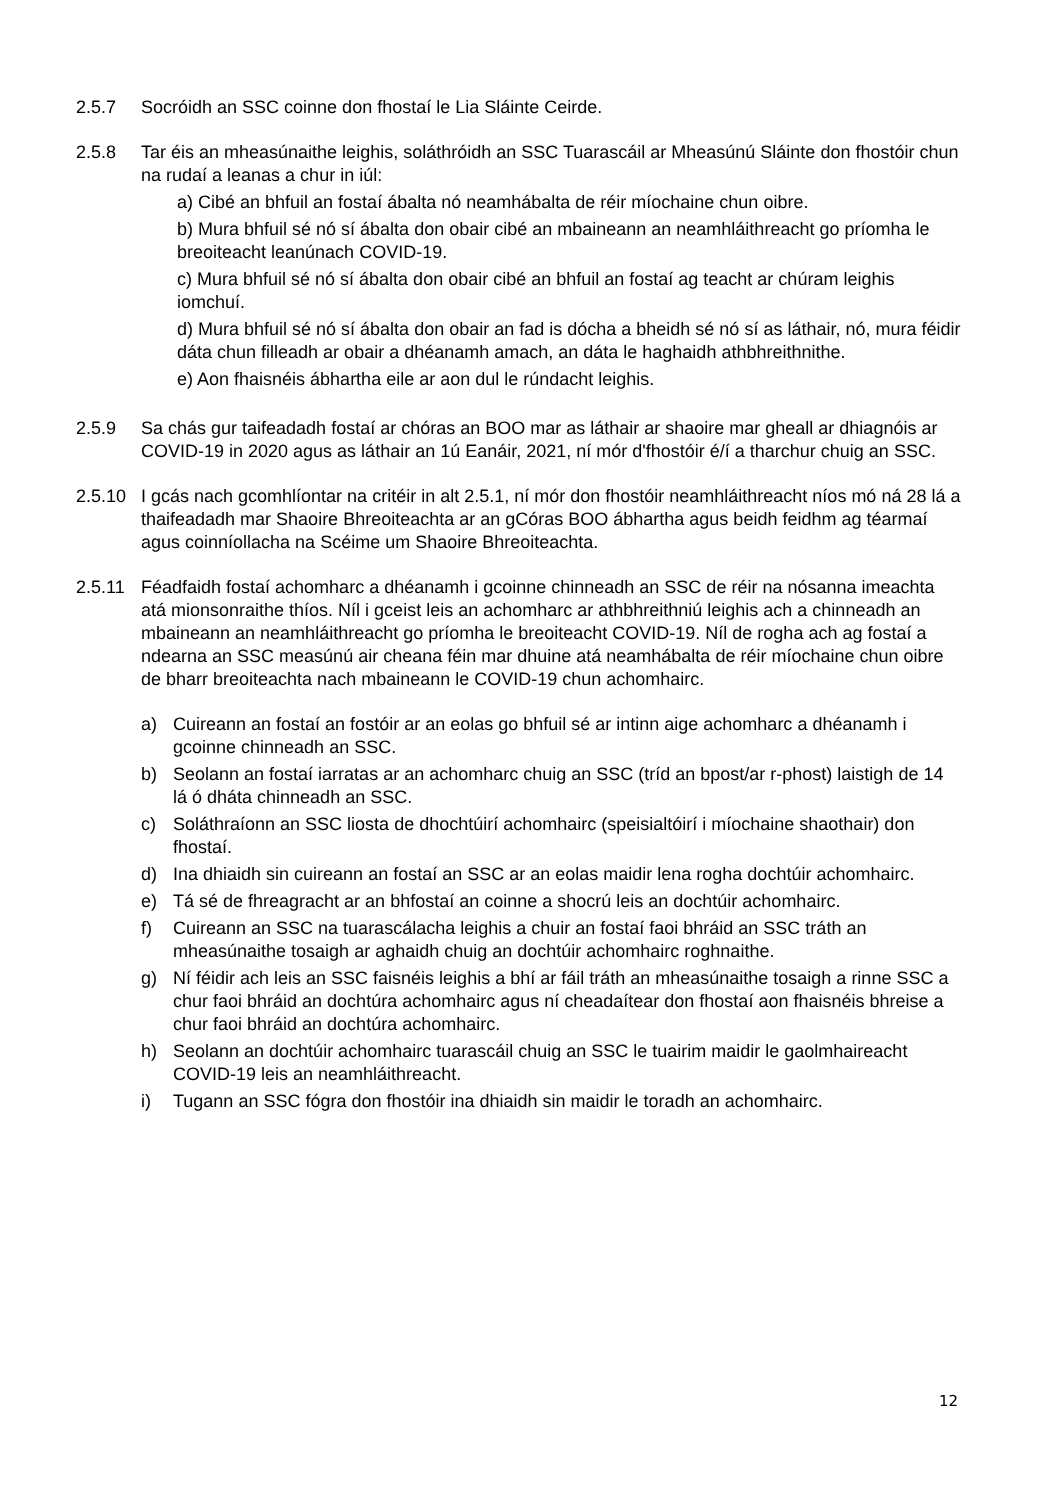2.5.7 Socróidh an SSC coinne don fhostaí le Lia Sláinte Ceirde.
2.5.8 Tar éis an mheasúnaithe leighis, soláthróidh an SSC Tuarascáil ar Mheasúnú Sláinte don fhostóir chun na rudaí a leanas a chur in iúl:
a) Cibé an bhfuil an fostaí ábalta nó neamhábalta de réir míochaine chun oibre.
b) Mura bhfuil sé nó sí ábalta don obair cibé an mbaineann an neamhláithreacht go príomha le breoiteacht leanúnach COVID-19.
c) Mura bhfuil sé nó sí ábalta don obair cibé an bhfuil an fostaí ag teacht ar chúram leighis iomchuí.
d) Mura bhfuil sé nó sí ábalta don obair an fad is dócha a bheidh sé nó sí as láthair, nó, mura féidir dáta chun filleadh ar obair a dhéanamh amach, an dáta le haghaidh athbhreithnithe.
e) Aon fhaisnéis ábhartha eile ar aon dul le rúndacht leighis.
2.5.9 Sa chás gur taifeadadh fostaí ar chóras an BOO mar as láthair ar shaoire mar gheall ar dhiagnóis ar COVID-19 in 2020 agus as láthair an 1ú Eanáir, 2021, ní mór d'fhostóir é/í a tharchur chuig an SSC.
2.5.10 I gcás nach gcomhlíontar na critéir in alt 2.5.1, ní mór don fhostóir neamhláithreacht níos mó ná 28 lá a thaifeadadh mar Shaoire Bhreoiteachta ar an gCóras BOO ábhartha agus beidh feidhm ag téarmaí agus coinníollacha na Scéime um Shaoire Bhreoiteachta.
2.5.11 Féadfaidh fostaí achomharc a dhéanamh i gcoinne chinneadh an SSC de réir na nósanna imeachta atá mionsonraithe thíos. Níl i gceist leis an achomharc ar athbhreithniú leighis ach a chinneadh an mbaineann an neamhláithreacht go príomha le breoiteacht COVID-19. Níl de rogha ach ag fostaí a ndearna an SSC measúnú air cheana féin mar dhuine atá neamhábalta de réir míochaine chun oibre de bharr breoiteachta nach mbaineann le COVID-19 chun achomhairc.
a) Cuireann an fostaí an fostóir ar an eolas go bhfuil sé ar intinn aige achomharc a dhéanamh i gcoinne chinneadh an SSC.
b) Seolann an fostaí iarratas ar an achomharc chuig an SSC (tríd an bpost/ar r-phost) laistigh de 14 lá ó dháta chinneadh an SSC.
c) Soláthraíonn an SSC liosta de dhochtúirí achomhairc (speisialtóirí i míochaine shaothair) don fhostaí.
d) Ina dhiaidh sin cuireann an fostaí an SSC ar an eolas maidir lena rogha dochtúir achomhairc.
e) Tá sé de fhreagracht ar an bhfostaí an coinne a shocrú leis an dochtúir achomhairc.
f) Cuireann an SSC na tuarascálacha leighis a chuir an fostaí faoi bhráid an SSC tráth an mheasúnaithe tosaigh ar aghaidh chuig an dochtúir achomhairc roghnaithe.
g) Ní féidir ach leis an SSC faisnéis leighis a bhí ar fáil tráth an mheasúnaithe tosaigh a rinne SSC a chur faoi bhráid an dochtúra achomhairc agus ní cheadaítear don fhostaí aon fhaisnéis bhreise a chur faoi bhráid an dochtúra achomhairc.
h) Seolann an dochtúir achomhairc tuarascáil chuig an SSC le tuairim maidir le gaolmhaireacht COVID-19 leis an neamhláithreacht.
i) Tugann an SSC fógra don fhostóir ina dhiaidh sin maidir le toradh an achomhairc.
12